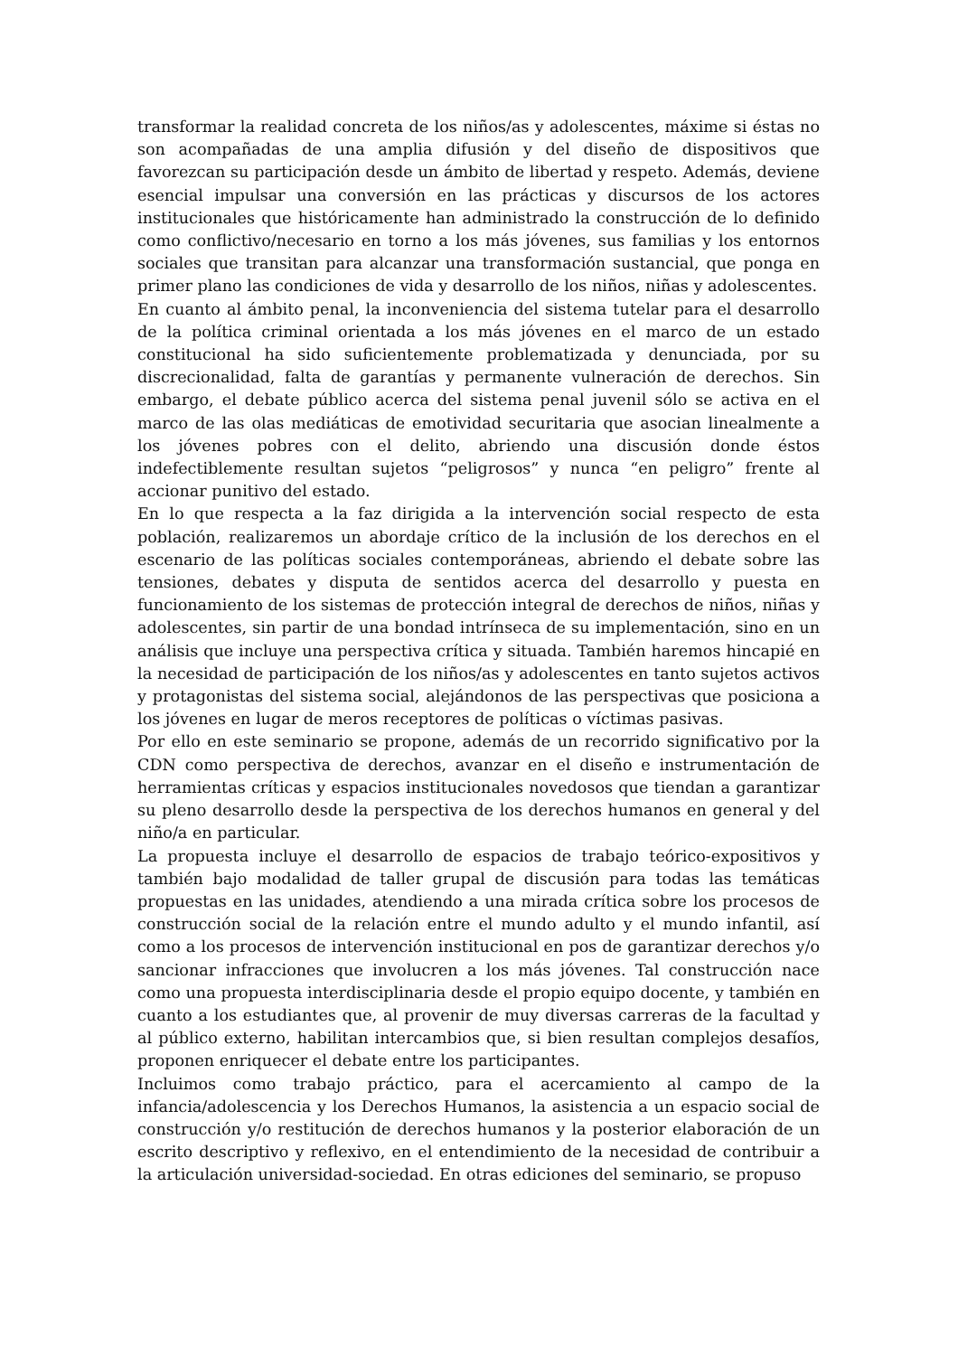transformar la realidad concreta de los niños/as y adolescentes, máxime si éstas no son acompañadas de una amplia difusión y del diseño de dispositivos que favorezcan su participación desde un ámbito de libertad y respeto. Además, deviene esencial impulsar una conversión en las prácticas y discursos de los actores institucionales que históricamente han administrado la construcción de lo definido como conflictivo/necesario en torno a los más jóvenes, sus familias y los entornos sociales que transitan para alcanzar una transformación sustancial, que ponga en primer plano las condiciones de vida y desarrollo de los niños, niñas y adolescentes.
En cuanto al ámbito penal, la inconveniencia del sistema tutelar para el desarrollo de la política criminal orientada a los más jóvenes en el marco de un estado constitucional ha sido suficientemente problematizada y denunciada, por su discrecionalidad, falta de garantías y permanente vulneración de derechos. Sin embargo, el debate público acerca del sistema penal juvenil sólo se activa en el marco de las olas mediáticas de emotividad securitaria que asocian linealmente a los jóvenes pobres con el delito, abriendo una discusión donde éstos indefectiblemente resultan sujetos “peligrosos” y nunca “en peligro” frente al accionar punitivo del estado.
En lo que respecta a la faz dirigida a la intervención social respecto de esta población, realizaremos un abordaje crítico de la inclusión de los derechos en el escenario de las políticas sociales contemporáneas, abriendo el debate sobre las tensiones, debates y disputa de sentidos acerca del desarrollo y puesta en funcionamiento de los sistemas de protección integral de derechos de niños, niñas y adolescentes, sin partir de una bondad intrínseca de su implementación, sino en un análisis que incluye una perspectiva crítica y situada. También haremos hincapié en la necesidad de participación de los niños/as y adolescentes en tanto sujetos activos y protagonistas del sistema social, alejándonos de las perspectivas que posiciona a los jóvenes en lugar de meros receptores de políticas o víctimas pasivas.
Por ello en este seminario se propone, además de un recorrido significativo por la CDN como perspectiva de derechos, avanzar en el diseño e instrumentación de herramientas críticas y espacios institucionales novedosos que tiendan a garantizar su pleno desarrollo desde la perspectiva de los derechos humanos en general y del niño/a en particular.
La propuesta incluye el desarrollo de espacios de trabajo teórico-expositivos y también bajo modalidad de taller grupal de discusión para todas las temáticas propuestas en las unidades, atendiendo a una mirada crítica sobre los procesos de construcción social de la relación entre el mundo adulto y el mundo infantil, así como a los procesos de intervención institucional en pos de garantizar derechos y/o sancionar infracciones que involucren a los más jóvenes. Tal construcción nace como una propuesta interdisciplinaria desde el propio equipo docente, y también en cuanto a los estudiantes que, al provenir de muy diversas carreras de la facultad y al público externo, habilitan intercambios que, si bien resultan complejos desafíos, proponen enriquecer el debate entre los participantes.
Incluimos como trabajo práctico, para el acercamiento al campo de la infancia/adolescencia y los Derechos Humanos, la asistencia a un espacio social de construcción y/o restitución de derechos humanos y la posterior elaboración de un escrito descriptivo y reflexivo, en el entendimiento de la necesidad de contribuir a la articulación universidad-sociedad. En otras ediciones del seminario, se propuso